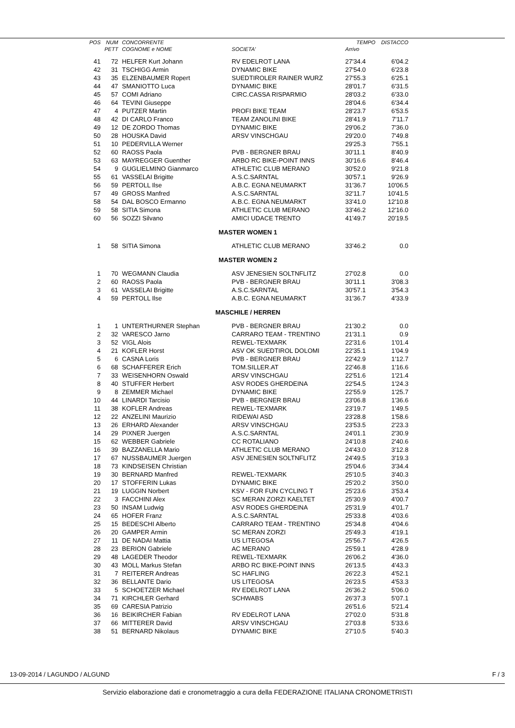| POS | NUM | CONCORRENTE | | TEMPO | DISTACCO |
| --- | --- | --- | --- | --- | --- |
| | PETT | COGNOME e NOME | SOCIETA' | Arrivo | |
| 41 | 72 | HELFER Kurt Johann | RV EDELROT LANA | 27'34.4 | 6'04.2 |
| 42 | 31 | TSCHIGG Armin | DYNAMIC BIKE | 27'54.0 | 6'23.8 |
| 43 | 35 | ELZENBAUMER Ropert | SUEDTIROLER RAINER WURZ | 27'55.3 | 6'25.1 |
| 44 | 47 | SMANIOTTO Luca | DYNAMIC BIKE | 28'01.7 | 6'31.5 |
| 45 | 57 | COMI Adriano | CIRC.CASSA RISPARMIO | 28'03.2 | 6'33.0 |
| 46 | 64 | TEVINI Giuseppe | | 28'04.6 | 6'34.4 |
| 47 | 4 | PUTZER Martin | PROFI BIKE TEAM | 28'23.7 | 6'53.5 |
| 48 | 42 | DI CARLO Franco | TEAM ZANOLINI BIKE | 28'41.9 | 7'11.7 |
| 49 | 12 | DE ZORDO Thomas | DYNAMIC BIKE | 29'06.2 | 7'36.0 |
| 50 | 28 | HOUSKA David | ARSV VINSCHGAU | 29'20.0 | 7'49.8 |
| 51 | 10 | PEDERVILLA Werner | | 29'25.3 | 7'55.1 |
| 52 | 60 | RAOSS Paola | PVB - BERGNER BRAU | 30'11.1 | 8'40.9 |
| 53 | 63 | MAYREGGER Guenther | ARBO RC BIKE-POINT INNS | 30'16.6 | 8'46.4 |
| 54 | 9 | GUGLIELMINO Gianmarco | ATHLETIC CLUB MERANO | 30'52.0 | 9'21.8 |
| 55 | 61 | VASSELAI Brigitte | A.S.C.SARNTAL | 30'57.1 | 9'26.9 |
| 56 | 59 | PERTOLL Ilse | A.B.C. EGNA NEUMARKT | 31'36.7 | 10'06.5 |
| 57 | 49 | GROSS Manfred | A.S.C.SARNTAL | 32'11.7 | 10'41.5 |
| 58 | 54 | DAL BOSCO Ermanno | A.B.C. EGNA NEUMARKT | 33'41.0 | 12'10.8 |
| 59 | 58 | SITIA Simona | ATHLETIC CLUB MERANO | 33'46.2 | 12'16.0 |
| 60 | 56 | SOZZI Silvano | AMICI UDACE TRENTO | 41'49.7 | 20'19.5 |
| MASTER WOMEN 1 | | | | | |
| 1 | 58 | SITIA Simona | ATHLETIC CLUB MERANO | 33'46.2 | 0.0 |
| MASTER WOMEN 2 | | | | | |
| 1 | 70 | WEGMANN Claudia | ASV JENESIEN SOLTNFLITZ | 27'02.8 | 0.0 |
| 2 | 60 | RAOSS Paola | PVB - BERGNER BRAU | 30'11.1 | 3'08.3 |
| 3 | 61 | VASSELAI Brigitte | A.S.C.SARNTAL | 30'57.1 | 3'54.3 |
| 4 | 59 | PERTOLL Ilse | A.B.C. EGNA NEUMARKT | 31'36.7 | 4'33.9 |
| MASCHILE / HERREN | | | | | |
| 1 | 1 | UNTERTHURNER Stephan | PVB - BERGNER BRAU | 21'30.2 | 0.0 |
| 2 | 32 | VARESCO Jarno | CARRARO TEAM - TRENTINO | 21'31.1 | 0.9 |
| 3 | 52 | VIGL Alois | REWEL-TEXMARK | 22'31.6 | 1'01.4 |
| 4 | 21 | KOFLER Horst | ASV OK SUEDTIROL DOLOMI | 22'35.1 | 1'04.9 |
| 5 | 6 | CASNA Loris | PVB - BERGNER BRAU | 22'42.9 | 1'12.7 |
| 6 | 68 | SCHAFFERER Erich | TOM.SILLER.AT | 22'46.8 | 1'16.6 |
| 7 | 33 | WEISENHORN Oswald | ARSV VINSCHGAU | 22'51.6 | 1'21.4 |
| 8 | 40 | STUFFER Herbert | ASV RODES GHERDEINA | 22'54.5 | 1'24.3 |
| 9 | 8 | ZEMMER Michael | DYNAMIC BIKE | 22'55.9 | 1'25.7 |
| 10 | 44 | LINARDI Tarcisio | PVB - BERGNER BRAU | 23'06.8 | 1'36.6 |
| 11 | 38 | KOFLER Andreas | REWEL-TEXMARK | 23'19.7 | 1'49.5 |
| 12 | 22 | ANZELINI Maurizio | RIDEWAI ASD | 23'28.8 | 1'58.6 |
| 13 | 26 | ERHARD Alexander | ARSV VINSCHGAU | 23'53.5 | 2'23.3 |
| 14 | 29 | PIXNER Juergen | A.S.C.SARNTAL | 24'01.1 | 2'30.9 |
| 15 | 62 | WEBBER Gabriele | CC ROTALIANO | 24'10.8 | 2'40.6 |
| 16 | 39 | BAZZANELLA Mario | ATHLETIC CLUB MERANO | 24'43.0 | 3'12.8 |
| 17 | 67 | NUSSBAUMER Juergen | ASV JENESIEN SOLTNFLITZ | 24'49.5 | 3'19.3 |
| 18 | 73 | KINDSEISEN Christian | | 25'04.6 | 3'34.4 |
| 19 | 30 | BERNARD Manfred | REWEL-TEXMARK | 25'10.5 | 3'40.3 |
| 20 | 17 | STOFFERIN Lukas | DYNAMIC BIKE | 25'20.2 | 3'50.0 |
| 21 | 19 | LUGGIN Norbert | KSV - FOR FUN CYCLING T | 25'23.6 | 3'53.4 |
| 22 | 3 | FACCHINI Alex | SC MERAN ZORZI KAELTET | 25'30.9 | 4'00.7 |
| 23 | 50 | INSAM Ludwig | ASV RODES GHERDEINA | 25'31.9 | 4'01.7 |
| 24 | 65 | HOFER Franz | A.S.C.SARNTAL | 25'33.8 | 4'03.6 |
| 25 | 15 | BEDESCHI Alberto | CARRARO TEAM - TRENTINO | 25'34.8 | 4'04.6 |
| 26 | 20 | GAMPER Armin | SC MERAN ZORZI | 25'49.3 | 4'19.1 |
| 27 | 11 | DE NADAI Mattia | US LITEGOSA | 25'56.7 | 4'26.5 |
| 28 | 23 | BERION Gabriele | AC MERANO | 25'59.1 | 4'28.9 |
| 29 | 48 | LAGEDER Theodor | REWEL-TEXMARK | 26'06.2 | 4'36.0 |
| 30 | 43 | MOLL Markus Stefan | ARBO RC BIKE-POINT INNS | 26'13.5 | 4'43.3 |
| 31 | 7 | REITERER Andreas | SC HAFLING | 26'22.3 | 4'52.1 |
| 32 | 36 | BELLANTE Dario | US LITEGOSA | 26'23.5 | 4'53.3 |
| 33 | 5 | SCHOETZER Michael | RV EDELROT LANA | 26'36.2 | 5'06.0 |
| 34 | 71 | KIRCHLER Gerhard | SCHWABS | 26'37.3 | 5'07.1 |
| 35 | 69 | CARESIA Patrizio | | 26'51.6 | 5'21.4 |
| 36 | 16 | BEIKIRCHER Fabian | RV EDELROT LANA | 27'02.0 | 5'31.8 |
| 37 | 66 | MITTERER David | ARSV VINSCHGAU | 27'03.8 | 5'33.6 |
| 38 | 51 | BERNARD Nikolaus | DYNAMIC BIKE | 27'10.5 | 5'40.3 |
13-09-2014 / LAGUNDO / ALGUND F / 3
Servizio elaborazione dati e cronometraggio a cura della FEDERAZIONE ITALIANA CRONOMETRISTI